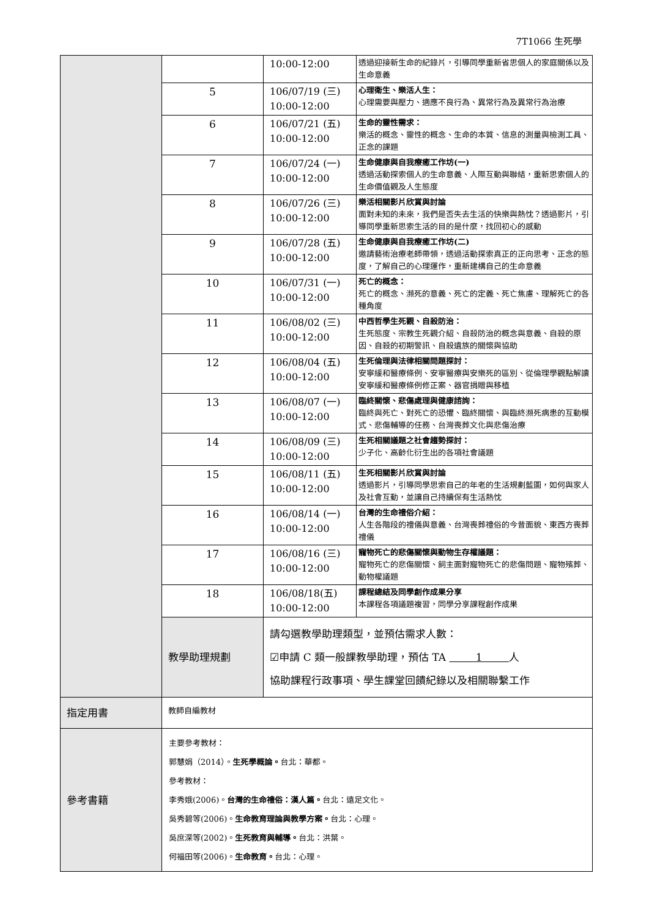7T1066 生死學
| | | 10:00-12:00 | 透過迎接新生命的紀錄片，引導同學重新省思個人的家庭關係以及生命意義 |
| | 5 | 106/07/19 (三) 10:00-12:00 | 心理衛生、樂活人生： 心理需要與壓力、適應不良行為、異常行為及異常行為治療 |
| | 6 | 106/07/21 (五) 10:00-12:00 | 生命的靈性需求： 樂活的概念、靈性的概念、生命的本質、信息的測量與檢測工具、正念的課題 |
| | 7 | 106/07/24 (一) 10:00-12:00 | 生命健康與自我療癒工作坊(一) 透過活動探索個人的生命意義、人際互動與聯結，重新思索個人的生命價值觀及人生態度 |
| | 8 | 106/07/26 (三) 10:00-12:00 | 樂活相關影片欣賞與討論 面對未知的未來，我們是否失去生活的快樂與熱忱？透過影片，引導同學重新思索生活的目的是什麼，找回初心的感動 |
| | 9 | 106/07/28 (五) 10:00-12:00 | 生命健康與自我療癒工作坊(二) 邀請藝術治療老師帶領，透過活動探索真正的正向思考、正念的態度，了解自己的心理運作，重新建構自己的生命意義 |
| | 10 | 106/07/31 (一) 10:00-12:00 | 死亡的概念： 死亡的概念、瀕死的意義、死亡的定義、死亡焦慮、理解死亡的各種角度 |
| | 11 | 106/08/02 (三) 10:00-12:00 | 中西哲學生死觀、自殺防治： 生死態度、宗教生死觀介紹、自殺防治的概念與意義、自殺的原因、自殺的初期警訊、自殺遺族的關懷與協助 |
| | 12 | 106/08/04 (五) 10:00-12:00 | 生死倫理與法律相關問題探討： 安寧緩和醫療條例、安寧醫療與安樂死的區別、從倫理學觀點解讀安寧緩和醫療條例修正案、器官捐贈與移植 |
| | 13 | 106/08/07 (一) 10:00-12:00 | 臨終關懷、悲傷處理與健康諮詢： 臨終與死亡、對死亡的恐懼、臨終關懷、與臨終瀕死病患的互動模式、悲傷輔導的任務、台灣喪葬文化與悲傷治療 |
| | 14 | 106/08/09 (三) 10:00-12:00 | 生死相關議題之社會趨勢探討： 少子化、高齡化衍生出的各項社會議題 |
| | 15 | 106/08/11 (五) 10:00-12:00 | 生死相關影片欣賞與討論 透過影片，引導同學思索自己的年老的生活規劃藍圖，如何與家人及社會互動，並讓自己持續保有生活熱忱 |
| | 16 | 106/08/14 (一) 10:00-12:00 | 台灣的生命禮俗介紹： 人生各階段的禮儀與意義、台灣喪葬禮俗的今昔面貌、東西方喪葬禮儀 |
| | 17 | 106/08/16 (三) 10:00-12:00 | 寵物死亡的悲傷關懷與動物生存權議題： 寵物死亡的悲傷關懷、飼主面對寵物死亡的悲傷問題、寵物殯葬、動物權議題 |
| | 18 | 106/08/18(五) 10:00-12:00 | 課程總結及同學創作成果分享 本課程各項議題複習，同學分享課程創作成果 |
| | 教學助理規劃 | 請勾選教學助理類型，並預估需求人數： ☑申請 C 類一般課教學助理，預估 TA 1 人 協助課程行政事項、學生課堂回饋紀錄以及相關聯繫工作 | |
| 指定用書 | 教師自編教材 | | |
| 參考書籍 | 主要參考教材： 郭慧娟（2014）。 生死學概論。 台北：華都。 參考教材： 李秀娥(2006)。 台灣的生命禮俗：漢人篇。 台北：遠足文化。 吳秀碧等(2006)。 生命教育理論與教學方案。 台北：心理。 吳庶深等(2002)。 生死教育與輔導。 台北：洪葉。 何福田等(2006)。 生命教育。 台北：心理。 | | |